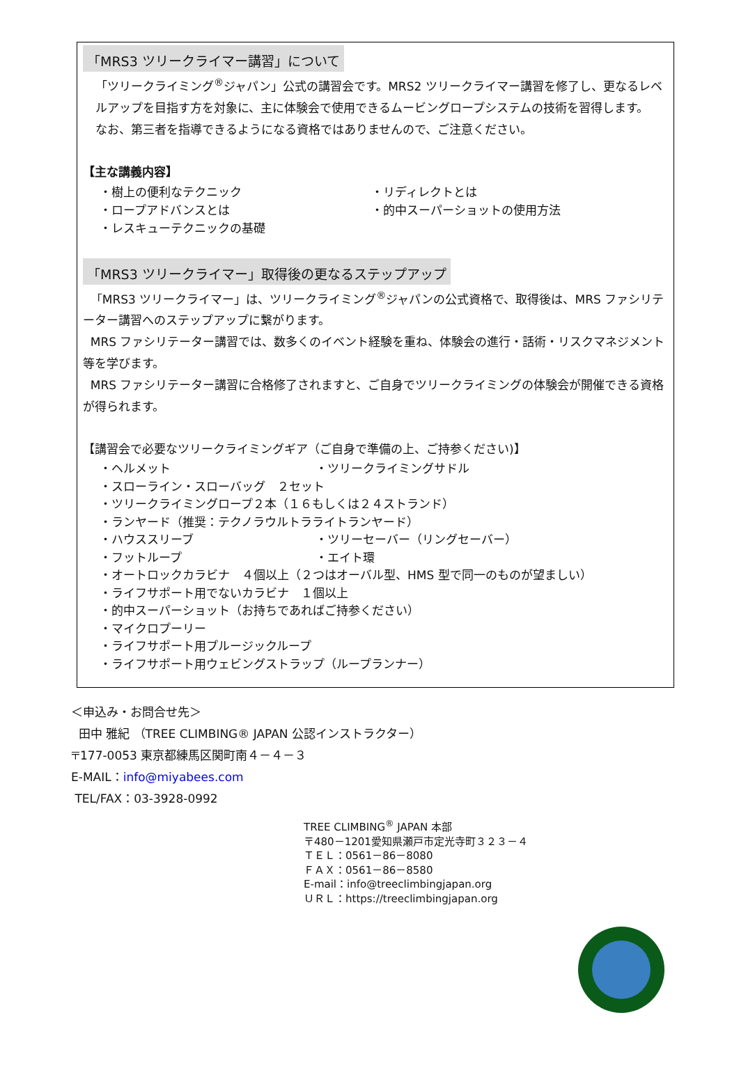「MRS3 ツリークライマー講習」について
「ツリークライミング<sup>®</sup>ジャパン」公式の講習会です。MRS2 ツリークライマー講習を修了し、更なるレベルアップを目指す方を対象に、主に体験会で使用できるムービングロープシステムの技術を習得します。
なお、第三者を指導できるようになる資格ではありませんので、ご注意ください。
【主な講義内容】
・樹上の便利なテクニック ・リディレクトとは ・ロープアドバンスとは ・的中スーパーショットの使用方法 ・レスキューテクニックの基礎
「MRS3 ツリークライマー」取得後の更なるステップアップ
「MRS3 ツリークライマー」は、ツリークライミング<sup>®</sup>ジャパンの公式資格で、取得後は、MRS ファシリテーター講習へのステップアップに繋がります。
MRS ファシリテーター講習では、数多くのイベント経験を重ね、体験会の進行・話術・リスクマネジメント等を学びます。
MRS ファシリテーター講習に合格修了されますと、ご自身でツリークライミングの体験会が開催できる資格が得られます。
【講習会で必要なツリークライミングギア（ご自身で準備の上、ご持参ください)】
・ヘルメット ・ツリークライミングサドル
・スローライン・スローバッグ　２セット
・ツリークライミングロープ２本（１６もしくは２４ストランド）
・ランヤード（推奨：テクノラウルトラライトランヤード）
・ハウススリーブ ・ツリーセーバー（リングセーバー） ・フットループ ・エイト環
・オートロックカラビナ　４個以上（２つはオーバル型、HMS 型で同一のものが望ましい）
・ライフサポート用でないカラビナ　１個以上
・的中スーパーショット（お持ちであればご持参ください）
・マイクロプーリー
・ライフサポート用プルージックループ
・ライフサポート用ウェビングストラップ（ループランナー）
＜申込み・お問合せ先＞
田中 雅紀 （TREE CLIMBING® JAPAN 公認インストラクター）
〒177-0053 東京都練馬区関町南４－４－３
E-MAIL：info@miyabees.com
TEL/FAX：03-3928-0992
TREE CLIMBING<sup>®</sup> JAPAN 本部
〒480－1201愛知県瀬戸市定光寺町３２３－４
ＴＥＬ：0561－86－8080
ＦＡＸ：0561－86－8580
E-mail：info@treeclimbingjapan.org
ＵＲＬ：https://treeclimbingjapan.org